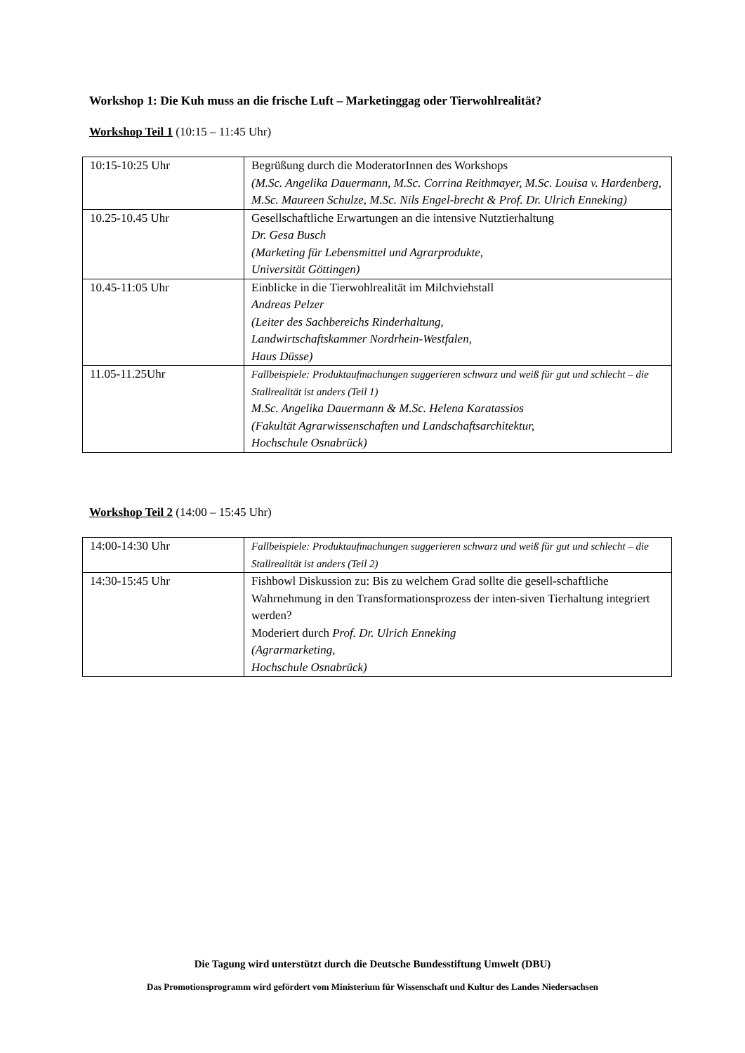Workshop 1: Die Kuh muss an die frische Luft – Marketinggag oder Tierwohlrealität?
Workshop Teil 1 (10:15 – 11:45 Uhr)
| 10:15-10:25 Uhr | Begrüßung durch die ModeratorInnen des Workshops (M.Sc. Angelika Dauermann, M.Sc. Corrina Reithmayer, M.Sc. Louisa v. Hardenberg, M.Sc. Maureen Schulze, M.Sc. Nils Engel-brecht & Prof. Dr. Ulrich Enneking) |
| 10.25-10.45 Uhr | Gesellschaftliche Erwartungen an die intensive Nutztierhaltung Dr. Gesa Busch (Marketing für Lebensmittel und Agrarprodukte, Universität Göttingen) |
| 10.45-11:05 Uhr | Einblicke in die Tierwohlrealität im Milchviehstall Andreas Pelzer (Leiter des Sachbereichs Rinderhaltung, Landwirtschaftskammer Nordrhein-Westfalen, Haus Düsse) |
| 11.05-11.25Uhr | Fallbeispiele: Produktaufmachungen suggerieren schwarz und weiß für gut und schlecht – die Stallrealität ist anders (Teil 1) M.Sc. Angelika Dauermann & M.Sc. Helena Karatassios (Fakultät Agrarwissenschaften und Landschaftsarchitektur, Hochschule Osnabrück) |
Workshop Teil 2 (14:00 – 15:45 Uhr)
| 14:00-14:30 Uhr | Fallbeispiele: Produktaufmachungen suggerieren schwarz und weiß für gut und schlecht – die Stallrealität ist anders (Teil 2) |
| 14:30-15:45 Uhr | Fishbowl Diskussion zu: Bis zu welchem Grad sollte die gesell-schaftliche Wahrnehmung in den Transformationsprozess der inten-siven Tierhaltung integriert werden? Moderiert durch Prof. Dr. Ulrich Enneking (Agrarmarketing, Hochschule Osnabrück) |
Die Tagung wird unterstützt durch die Deutsche Bundesstiftung Umwelt (DBU)
Das Promotionsprogramm wird gefördert vom Ministerium für Wissenschaft und Kultur des Landes Niedersachsen